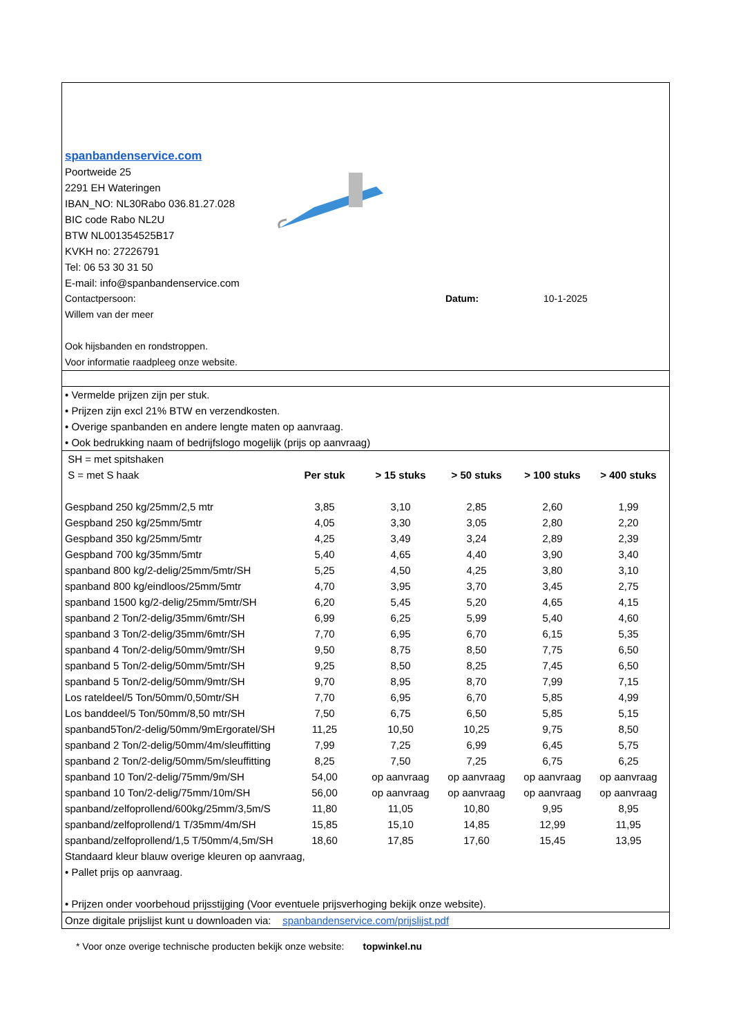spanbandenservice.com
Poortweide 25
2291 EH Wateringen
IBAN_NO: NL30Rabo 036.81.27.028
BIC code Rabo NL2U
BTW NL001354525B17
KVKH no: 27226791
Tel: 06 53 30 31 50
E-mail: info@spanbandenservice.com
Contactpersoon: Datum: 10-1-2025
Willem van der meer
Ook hijsbanden en rondstroppen.
Voor informatie raadpleeg onze website.
• Vermelde prijzen zijn per stuk.
• Prijzen zijn excl 21% BTW en verzendkosten.
• Overige spanbanden en andere lengte maten op aanvraag.
• Ook bedrukking naam of bedrijfslogo mogelijk (prijs op aanvraag)
| SH = met spitshaken | | | | | |
| S = met S haak | Per stuk | > 15 stuks | > 50 stuks | > 100 stuks | > 400 stuks |
| Gespband 250 kg/25mm/2,5 mtr | 3,85 | 3,10 | 2,85 | 2,60 | 1,99 |
| Gespband 250 kg/25mm/5mtr | 4,05 | 3,30 | 3,05 | 2,80 | 2,20 |
| Gespband 350 kg/25mm/5mtr | 4,25 | 3,49 | 3,24 | 2,89 | 2,39 |
| Gespband 700 kg/35mm/5mtr | 5,40 | 4,65 | 4,40 | 3,90 | 3,40 |
| spanband 800 kg/2-delig/25mm/5mtr/SH | 5,25 | 4,50 | 4,25 | 3,80 | 3,10 |
| spanband 800 kg/eindloos/25mm/5mtr | 4,70 | 3,95 | 3,70 | 3,45 | 2,75 |
| spanband 1500 kg/2-delig/25mm/5mtr/SH | 6,20 | 5,45 | 5,20 | 4,65 | 4,15 |
| spanband 2 Ton/2-delig/35mm/6mtr/SH | 6,99 | 6,25 | 5,99 | 5,40 | 4,60 |
| spanband 3 Ton/2-delig/35mm/6mtr/SH | 7,70 | 6,95 | 6,70 | 6,15 | 5,35 |
| spanband 4 Ton/2-delig/50mm/9mtr/SH | 9,50 | 8,75 | 8,50 | 7,75 | 6,50 |
| spanband 5 Ton/2-delig/50mm/5mtr/SH | 9,25 | 8,50 | 8,25 | 7,45 | 6,50 |
| spanband 5 Ton/2-delig/50mm/9mtr/SH | 9,70 | 8,95 | 8,70 | 7,99 | 7,15 |
| Los rateldeel/5 Ton/50mm/0,50mtr/SH | 7,70 | 6,95 | 6,70 | 5,85 | 4,99 |
| Los banddeel/5 Ton/50mm/8,50 mtr/SH | 7,50 | 6,75 | 6,50 | 5,85 | 5,15 |
| spanband5Ton/2-delig/50mm/9mErgoratel/SH | 11,25 | 10,50 | 10,25 | 9,75 | 8,50 |
| spanband 2 Ton/2-delig/50mm/4m/sleuffitting | 7,99 | 7,25 | 6,99 | 6,45 | 5,75 |
| spanband 2 Ton/2-delig/50mm/5m/sleuffitting | 8,25 | 7,50 | 7,25 | 6,75 | 6,25 |
| spanband 10 Ton/2-delig/75mm/9m/SH | 54,00 | op aanvraag | op aanvraag | op aanvraag | op aanvraag |
| spanband 10 Ton/2-delig/75mm/10m/SH | 56,00 | op aanvraag | op aanvraag | op aanvraag | op aanvraag |
| spanband/zelfoprollend/600kg/25mm/3,5m/S | 11,80 | 11,05 | 10,80 | 9,95 | 8,95 |
| spanband/zelfoprollend/1 T/35mm/4m/SH | 15,85 | 15,10 | 14,85 | 12,99 | 11,95 |
| spanband/zelfoprollend/1,5 T/50mm/4,5m/SH | 18,60 | 17,85 | 17,60 | 15,45 | 13,95 |
Standaard kleur blauw overige kleuren op aanvraag,
• Pallet prijs op aanvraag.
• Prijzen onder voorbehoud prijsstijging (Voor eventuele prijsverhoging bekijk onze website).
Onze digitale prijslijst kunt u downloaden via: spanbandenservice.com/prijslijst.pdf
* Voor onze overige technische producten bekijk onze website: topwinkel.nu